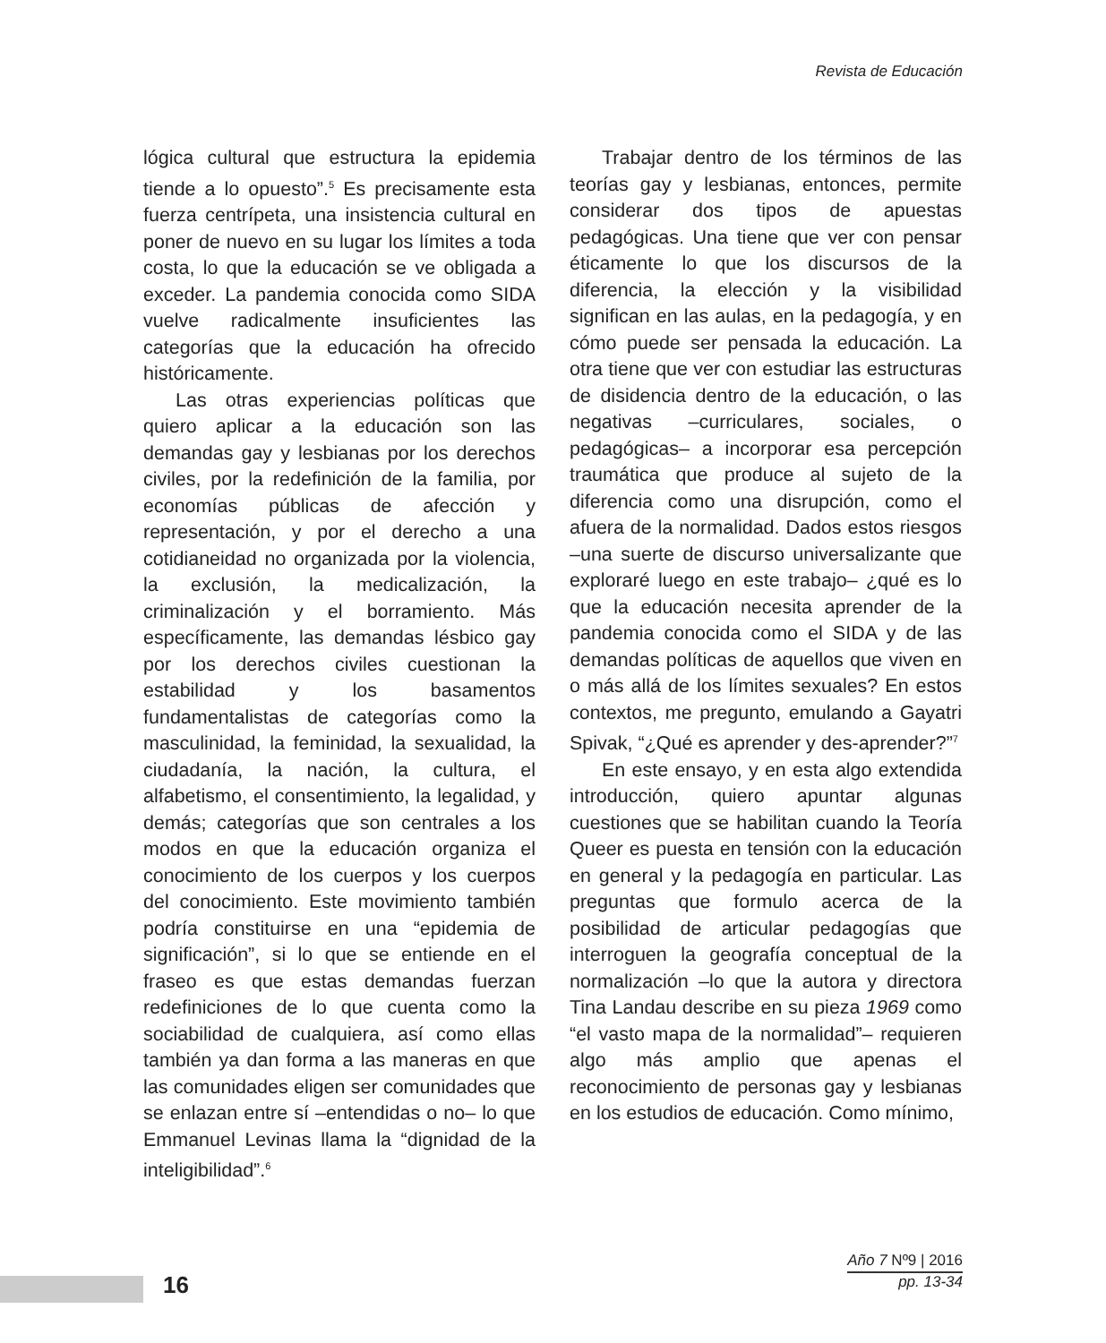Revista de Educación
lógica cultural que estructura la epidemia tiende a lo opuesto”.<sup>5</sup> Es precisamente esta fuerza centrípeta, una insistencia cultural en poner de nuevo en su lugar los límites a toda costa, lo que la educación se ve obligada a exceder. La pandemia conocida como SIDA vuelve radicalmente insuficientes las categorías que la educación ha ofrecido históricamente.
Las otras experiencias políticas que quiero aplicar a la educación son las demandas gay y lesbianas por los derechos civiles, por la redefinición de la familia, por economías públicas de afección y representación, y por el derecho a una cotidianeidad no organizada por la violencia, la exclusión, la medicalización, la criminalización y el borramiento. Más específicamente, las demandas lésbico gay por los derechos civiles cuestionan la estabilidad y los basamentos fundamentalistas de categorías como la masculinidad, la feminidad, la sexualidad, la ciudadanía, la nación, la cultura, el alfabetismo, el consentimiento, la legalidad, y demás; categorías que son centrales a los modos en que la educación organiza el conocimiento de los cuerpos y los cuerpos del conocimiento. Este movimiento también podría constituirse en una “epidemia de significación”, si lo que se entiende en el fraseo es que estas demandas fuerzan redefiniciones de lo que cuenta como la sociabilidad de cualquiera, así como ellas también ya dan forma a las maneras en que las comunidades eligen ser comunidades que se enlazan entre sí –entendidas o no– lo que Emmanuel Levinas llama la “dignidad de la inteligibilidad”.<sup>6</sup>
Trabajar dentro de los términos de las teorías gay y lesbianas, entonces, permite considerar dos tipos de apuestas pedagógicas. Una tiene que ver con pensar éticamente lo que los discursos de la diferencia, la elección y la visibilidad significan en las aulas, en la pedagogía, y en cómo puede ser pensada la educación. La otra tiene que ver con estudiar las estructuras de disidencia dentro de la educación, o las negativas –curriculares, sociales, o pedagógicas– a incorporar esa percepción traumática que produce al sujeto de la diferencia como una disrupción, como el afuera de la normalidad. Dados estos riesgos –una suerte de discurso universalizante que exploraré luego en este trabajo– ¿qué es lo que la educación necesita aprender de la pandemia conocida como el SIDA y de las demandas políticas de aquellos que viven en o más allá de los límites sexuales? En estos contextos, me pregunto, emulando a Gayatri Spivak, “¿Qué es aprender y des-aprender?”<sup>7</sup>
En este ensayo, y en esta algo extendida introducción, quiero apuntar algunas cuestiones que se habilitan cuando la Teoría Queer es puesta en tensión con la educación en general y la pedagogía en particular. Las preguntas que formulo acerca de la posibilidad de articular pedagogías que interroguen la geografía conceptual de la normalización –lo que la autora y directora Tina Landau describe en su pieza 1969 como “el vasto mapa de la normalidad”– requieren algo más amplio que apenas el reconocimiento de personas gay y lesbianas en los estudios de educación. Como mínimo,
16
Año 7 Nº9 | 2016
pp. 13-34